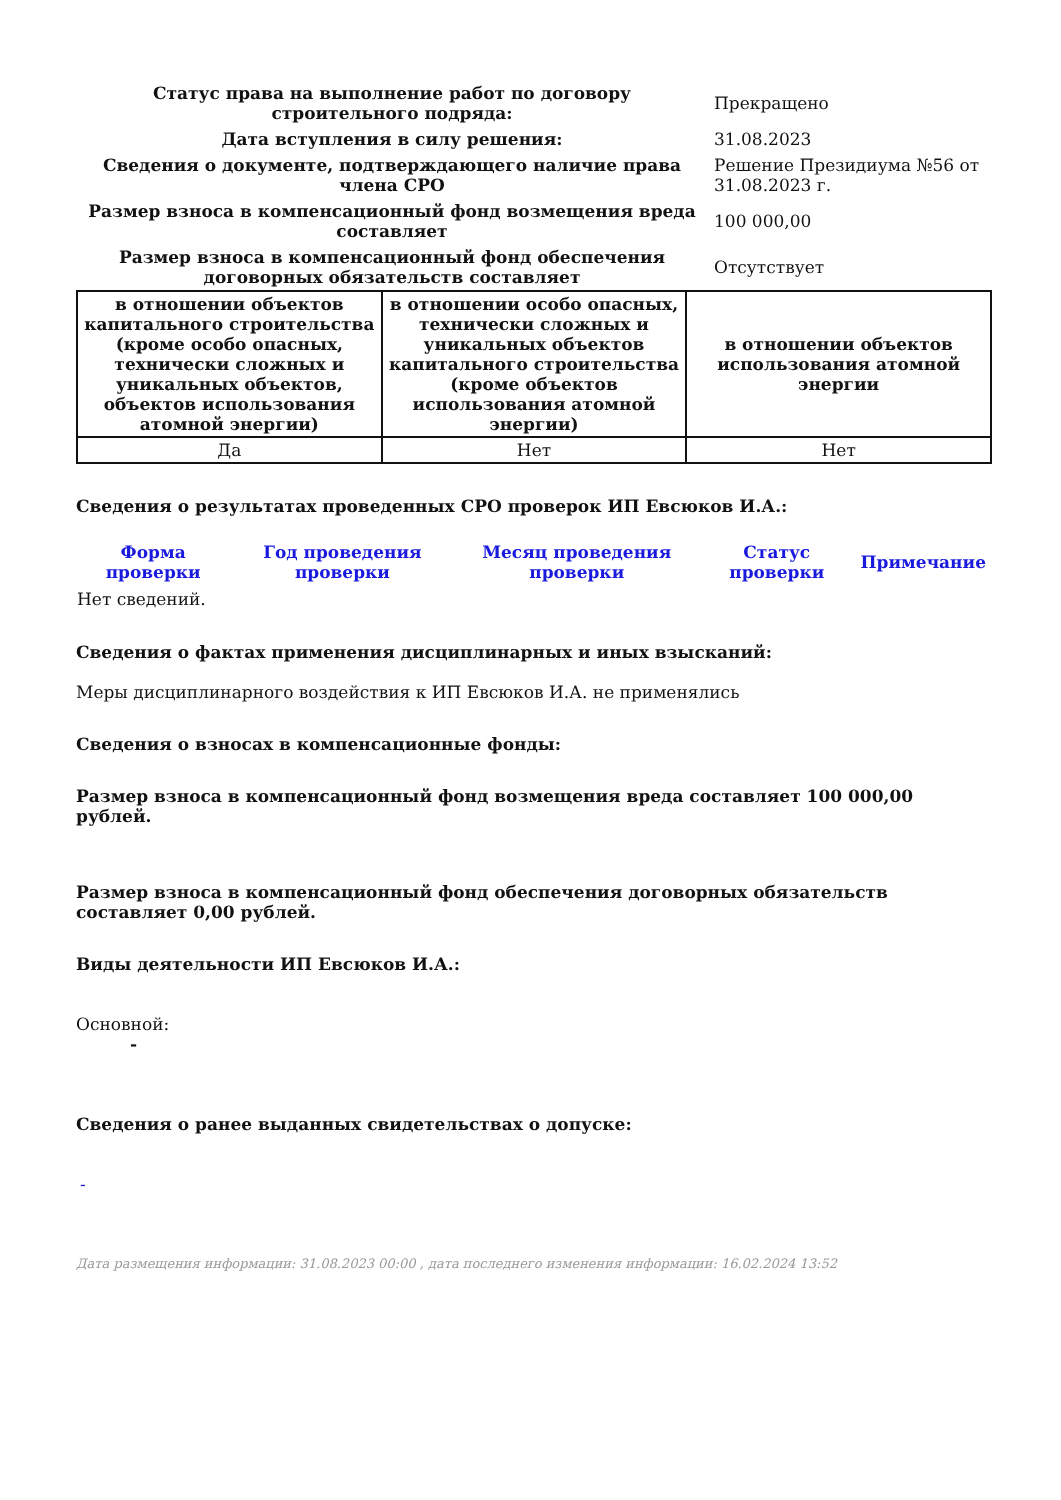| Статус права на выполнение работ по договору строительного подряда: | Прекращено |
| Дата вступления в силу решения: | 31.08.2023 |
| Сведения о документе, подтверждающего наличие права члена СРО | Решение Президиума №56 от 31.08.2023 г. |
| Размер взноса в компенсационный фонд возмещения вреда составляет | 100 000,00 |
| Размер взноса в компенсационный фонд обеспечения договорных обязательств составляет | Отсутствует |
| в отношении объектов капитального строительства (кроме особо опасных, технически сложных и уникальных объектов, объектов использования атомной энергии) | в отношении особо опасных, технически сложных и уникальных объектов капитального строительства (кроме объектов использования атомной энергии) | в отношении объектов использования атомной энергии |
| --- | --- | --- |
| Да | Нет | Нет |
Сведения о результатах проведенных СРО проверок ИП Евсюков И.А.:
| Форма проверки | Год проведения проверки | Месяц проведения проверки | Статус проверки | Примечание |
| --- | --- | --- | --- | --- |
| Нет сведений. | | | | |
Сведения о фактах применения дисциплинарных и иных взысканий:
Меры дисциплинарного воздействия к ИП Евсюков И.А. не применялись
Сведения о взносах в компенсационные фонды:
Размер взноса в компенсационный фонд возмещения вреда составляет 100 000,00 рублей.
Размер взноса в компенсационный фонд обеспечения договорных обязательств составляет 0,00 рублей.
Виды деятельности ИП Евсюков И.А.:
Основной:
-
Сведения о ранее выданных свидетельствах о допуске:
-
Дата размещения информации: 31.08.2023 00:00 , дата последнего изменения информации: 16.02.2024 13:52